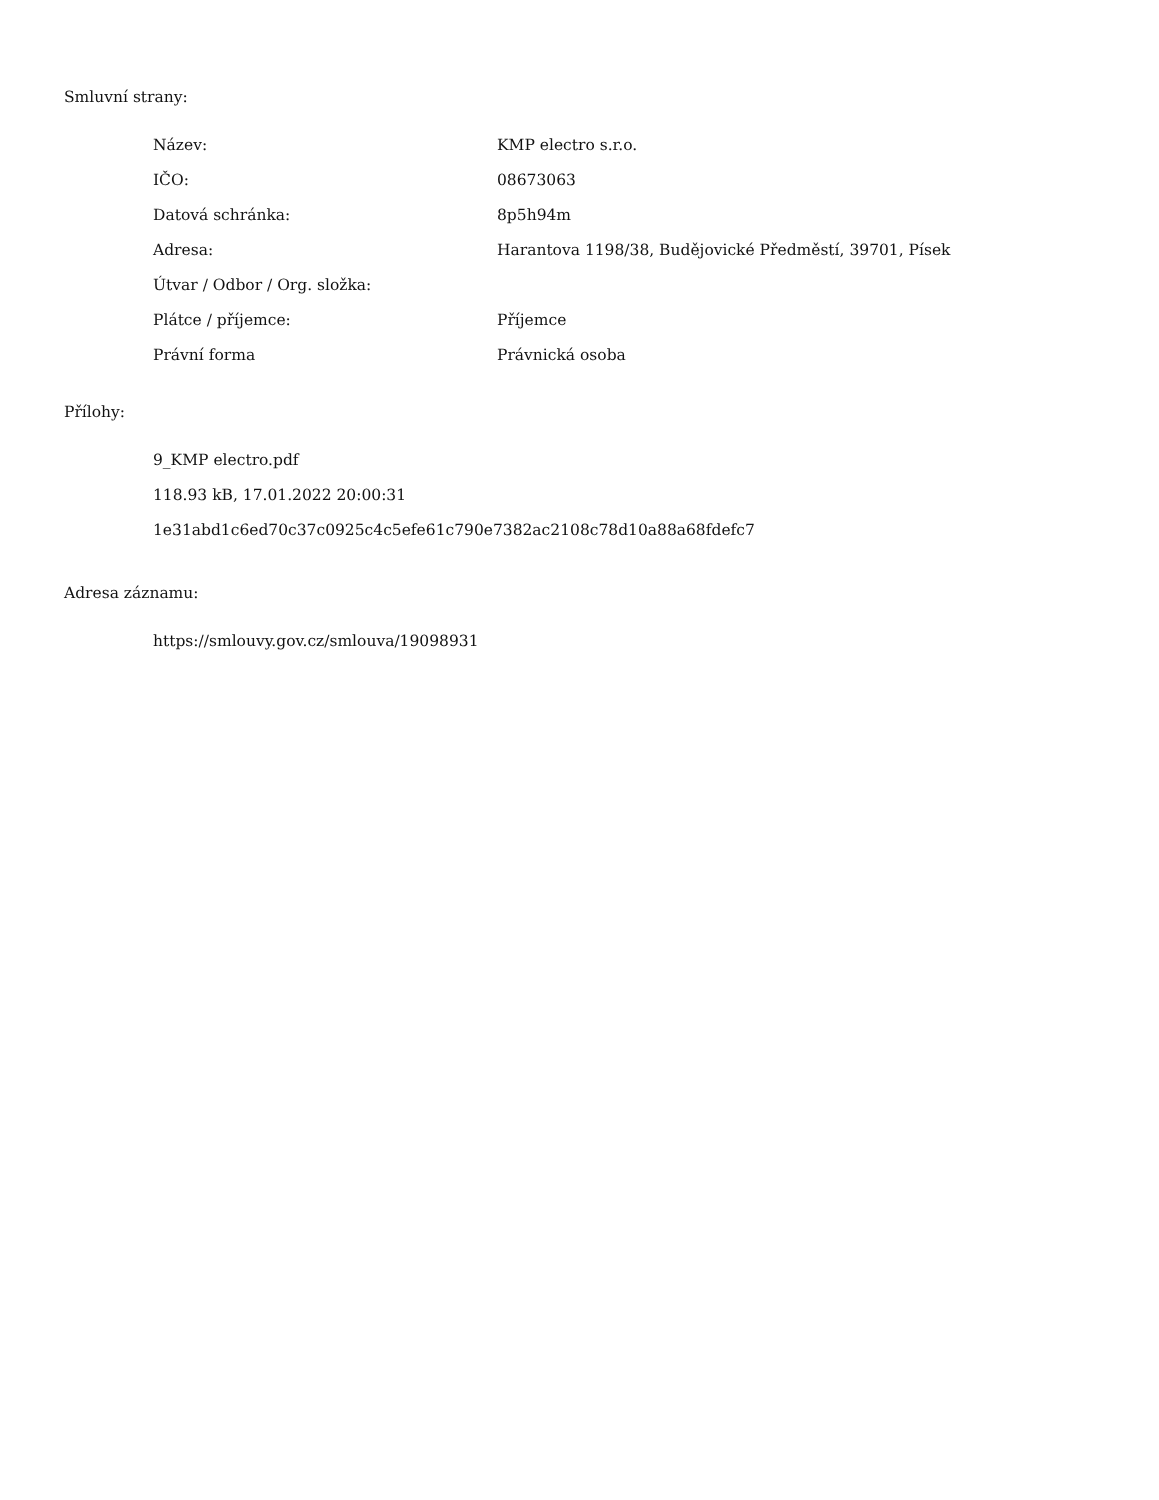Smluvní strany:
| Název: | KMP electro s.r.o. |
| IČO: | 08673063 |
| Datová schránka: | 8p5h94m |
| Adresa: | Harantova 1198/38, Budějovické Předměstí, 39701, Písek |
| Útvar / Odbor / Org. složka: | |
| Plátce / příjemce: | Příjemce |
| Právní forma | Právnická osoba |
Přílohy:
9_KMP electro.pdf
118.93 kB, 17.01.2022 20:00:31
1e31abd1c6ed70c37c0925c4c5efe61c790e7382ac2108c78d10a88a68fdefc7
Adresa záznamu:
https://smlouvy.gov.cz/smlouva/19098931